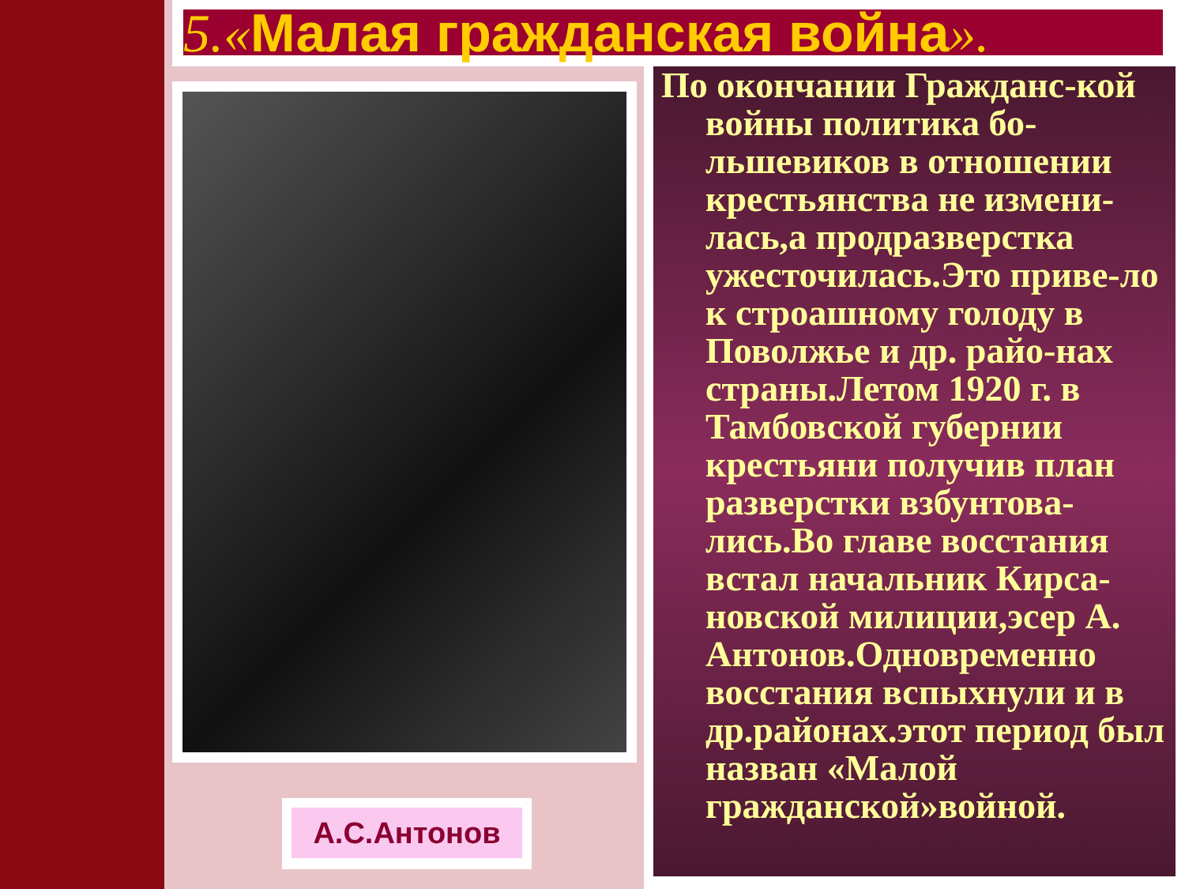5.«Малая гражданская война».
А.С.Антонов
По окончании Гражданс-кой войны политика бо-льшевиков в отношении крестьянства не измени-лась,а продразверстка ужесточилась.Это приве-ло к строашному голоду в Поволжье и др. райо-нах страны.Летом 1920 г. в Тамбовской губернии крестьяни получив план разверстки взбунтова-лись.Во главе восстания встал начальник Кирса-новской милиции,эсер А. Антонов.Одновременно восстания вспыхнули и в др.районах.этот период был назван «Малой гражданской»войной.